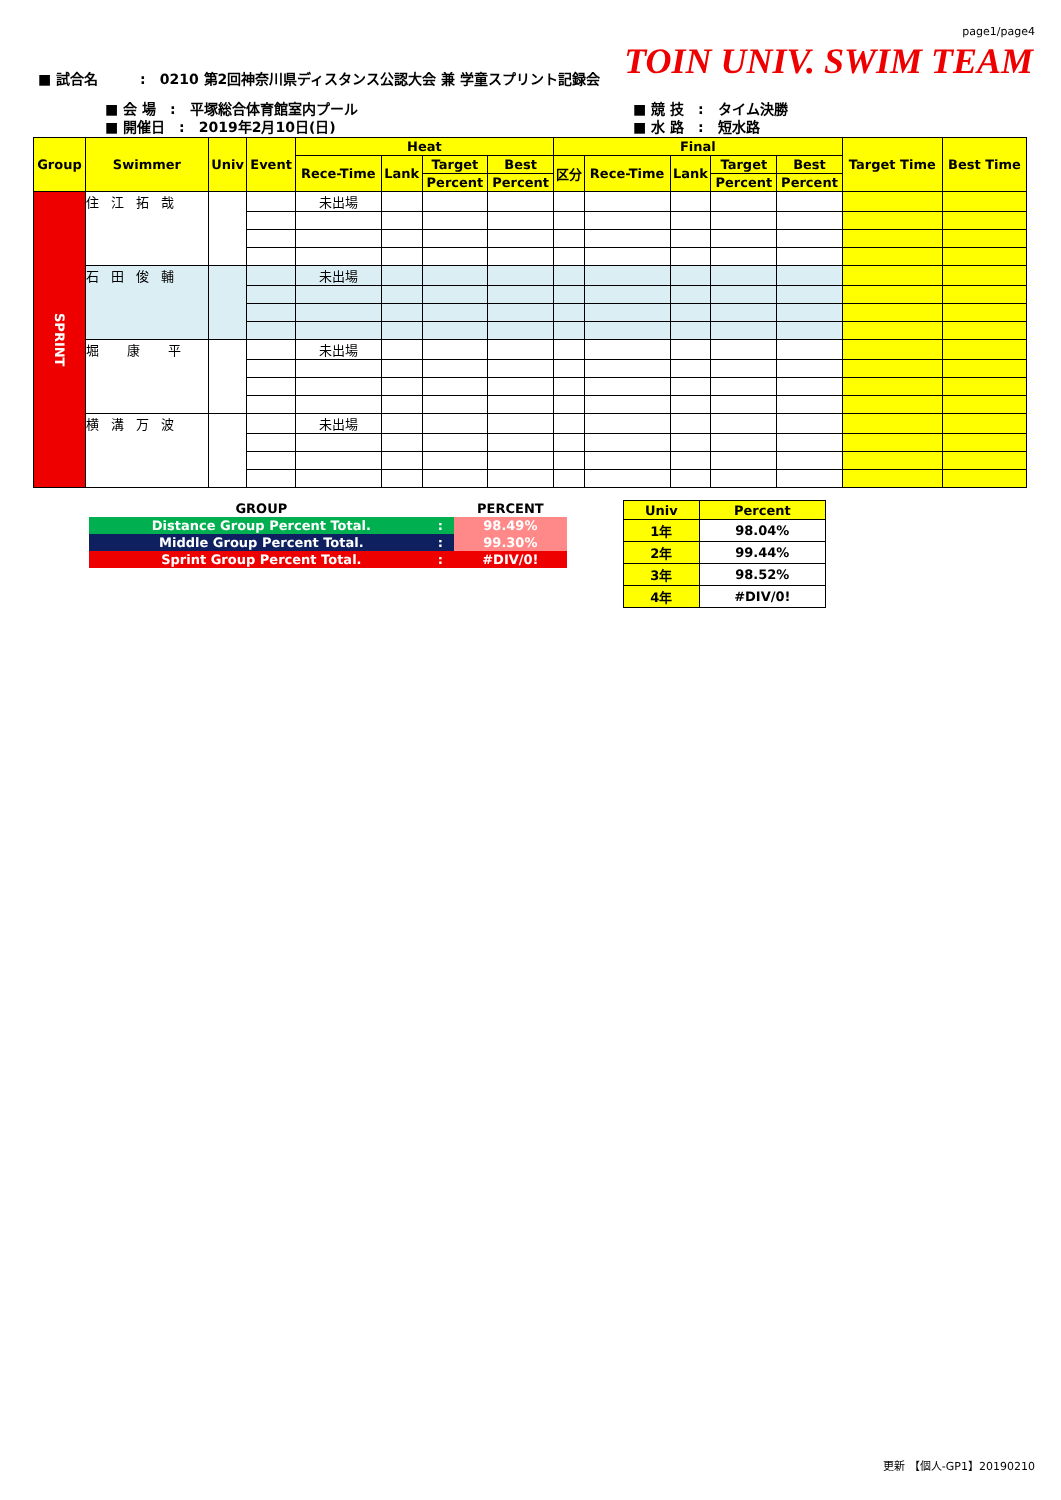page1/page4
TOIN UNIV. SWIM TEAM
■ 試合名　　　:　0210 第2回神奈川県ディスタンス公認大会 兼 学童スプリント記録会
■ 会 場　:　平塚総合体育館室内プール
■ 開催日　:　2019年2月10日(日)
■ 競 技　:　タイム決勝
■ 水 路　:　短水路
| Group | Swimmer | Univ | Event | Heat | | | | Final | | | | | Target Time | Best Time |
| --- | --- | --- | --- | --- | --- | --- | --- | --- | --- | --- | --- | --- | --- | --- |
| | | | | Rece-Time | Lank | Target | Best | 区分 | Rece-Time | Lank | Target | Best | | |
| | | | | | | Percent | Percent | | | | Percent | Percent | | |
| SPRINT | 住江拓哉 | | | 未出場 | | | | | | | | | | |
| | 石田俊輔 | | | 未出場 | | | | | | | | | | |
| | 堀 康 平 | | | 未出場 | | | | | | | | | | |
| | 横溝万波 | | | 未出場 | | | | | | | | | | |
| GROUP | | PERCENT |
| Distance Group Percent Total. | : | 98.49% |
| Middle Group Percent Total. | : | 99.30% |
| Sprint Group Percent Total. | : | #DIV/0! |
| Univ | Percent |
| 1年 | 98.04% |
| 2年 | 99.44% |
| 3年 | 98.52% |
| 4年 | #DIV/0! |
更新 【個人-GP1】20190210